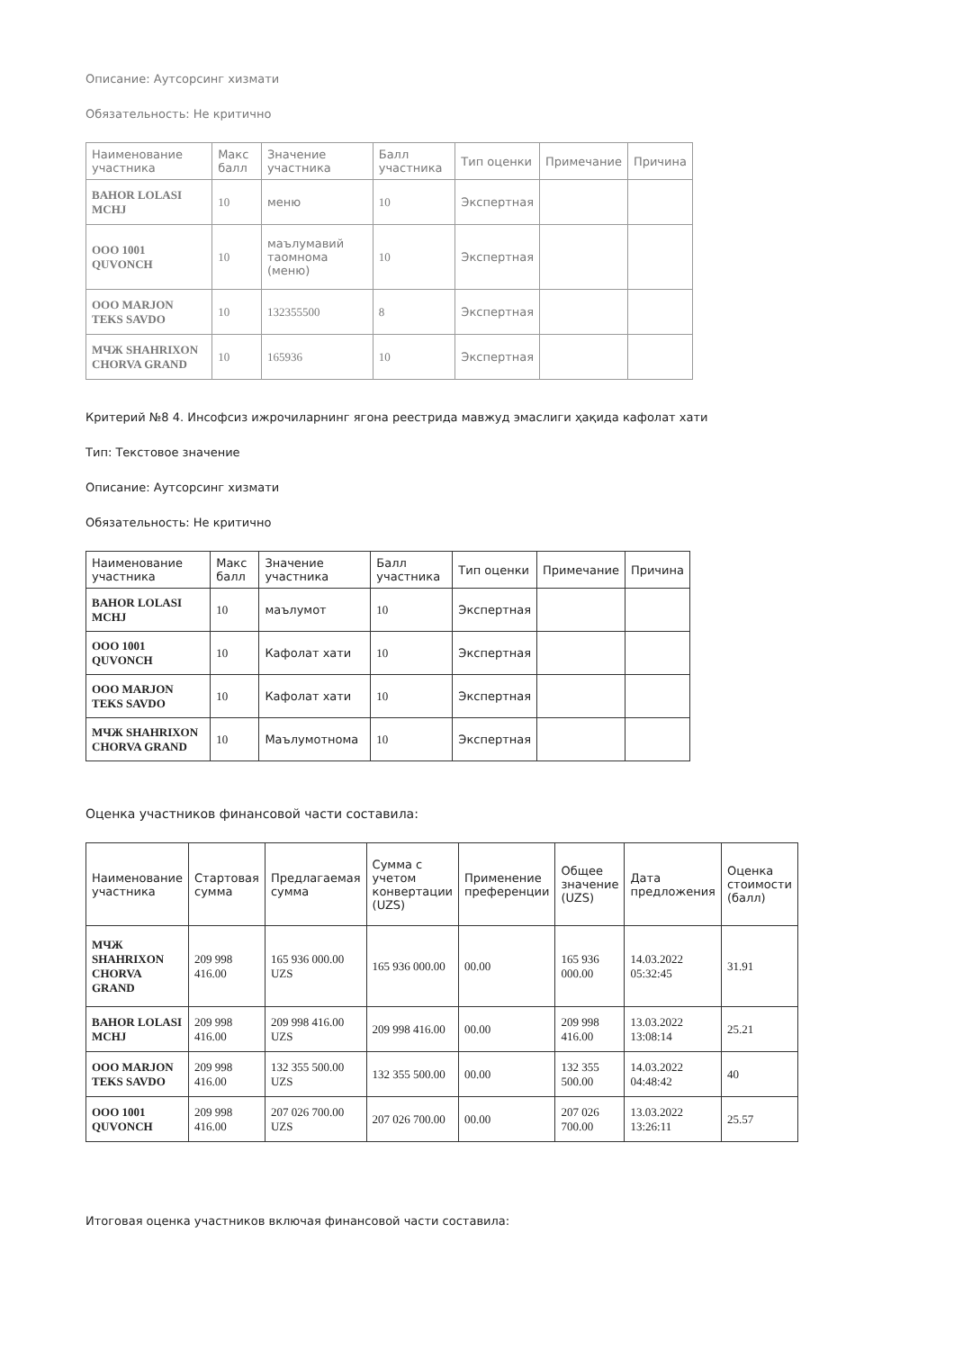Описание: Аутсорсинг хизмати
Обязательность: Не критично
| Наименование участника | Макс балл | Значение участника | Балл участника | Тип оценки | Примечание | Причина |
| --- | --- | --- | --- | --- | --- | --- |
| BAHOR LOLASI MCHJ | 10 | меню | 10 | Экспертная | | |
| OOO 1001 QUVONCH | 10 | маълумавий таомнома (меню) | 10 | Экспертная | | |
| OOO MARJON TEKS SAVDO | 10 | 132355500 | 8 | Экспертная | | |
| МЧЖ SHAHRIXON CHORVA GRAND | 10 | 165936 | 10 | Экспертная | | |
Критерий №8 4. Инсофсиз ижрочиларнинг ягона реестрида мавжуд эмаслиги ҳақида кафолат хати
Тип: Текстовое значение
Описание: Аутсорсинг хизмати
Обязательность: Не критично
| Наименование участника | Макс балл | Значение участника | Балл участника | Тип оценки | Примечание | Причина |
| --- | --- | --- | --- | --- | --- | --- |
| BAHOR LOLASI MCHJ | 10 | маълумот | 10 | Экспертная | | |
| OOO 1001 QUVONCH | 10 | Кафолат хати | 10 | Экспертная | | |
| OOO MARJON TEKS SAVDO | 10 | Кафолат хати | 10 | Экспертная | | |
| МЧЖ SHAHRIXON CHORVA GRAND | 10 | Маълумотнома | 10 | Экспертная | | |
Оценка участников финансовой части составила:
| Наименование участника | Стартовая сумма | Предлагаемая сумма | Сумма с учетом конвертации (UZS) | Применение преференции | Общее значение (UZS) | Дата предложения | Оценка стоимости (балл) |
| --- | --- | --- | --- | --- | --- | --- | --- |
| МЧЖ SHAHRIXON CHORVA GRAND | 209 998 416.00 | 165 936 000.00 UZS | 165 936 000.00 | 00.00 | 165 936 000.00 | 14.03.2022 05:32:45 | 31.91 |
| BAHOR LOLASI MCHJ | 209 998 416.00 | 209 998 416.00 UZS | 209 998 416.00 | 00.00 | 209 998 416.00 | 13.03.2022 13:08:14 | 25.21 |
| OOO MARJON TEKS SAVDO | 209 998 416.00 | 132 355 500.00 UZS | 132 355 500.00 | 00.00 | 132 355 500.00 | 14.03.2022 04:48:42 | 40 |
| OOO 1001 QUVONCH | 209 998 416.00 | 207 026 700.00 UZS | 207 026 700.00 | 00.00 | 207 026 700.00 | 13.03.2022 13:26:11 | 25.57 |
Итоговая оценка участников включая финансовой части составила: